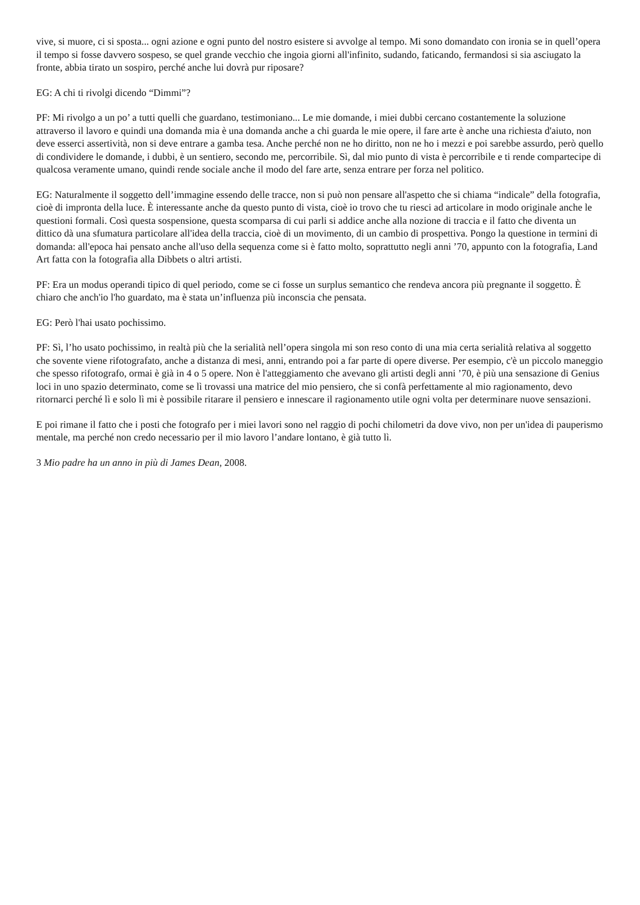vive, si muore, ci si sposta... ogni azione e ogni punto del nostro esistere si avvolge al tempo. Mi sono domandato con ironia se in quell’opera il tempo si fosse davvero sospeso, se quel grande vecchio che ingoia giorni all'infinito, sudando, faticando, fermandosi si sia asciugato la fronte, abbia tirato un sospiro, perché anche lui dovrà pur riposare?
EG: A chi ti rivolgi dicendo “Dimmi”?
PF: Mi rivolgo a un po’ a tutti quelli che guardano, testimoniano... Le mie domande, i miei dubbi cercano costantemente la soluzione attraverso il lavoro e quindi una domanda mia è una domanda anche a chi guarda le mie opere, il fare arte è anche una richiesta d'aiuto, non deve esserci assertività, non si deve entrare a gamba tesa. Anche perché non ne ho diritto, non ne ho i mezzi e poi sarebbe assurdo, però quello di condividere le domande, i dubbi, è un sentiero, secondo me, percorribile. Sì, dal mio punto di vista è percorribile e ti rende compartecipe di qualcosa veramente umano, quindi rende sociale anche il modo del fare arte, senza entrare per forza nel politico.
EG: Naturalmente il soggetto dell’immagine essendo delle tracce, non si può non pensare all'aspetto che si chiama “indicale” della fotografia, cioè di impronta della luce. È interessante anche da questo punto di vista, cioè io trovo che tu riesci ad articolare in modo originale anche le questioni formali. Così questa sospensione, questa scomparsa di cui parli si addice anche alla nozione di traccia e il fatto che diventa un dittico dà una sfumatura particolare all'idea della traccia, cioè di un movimento, di un cambio di prospettiva. Pongo la questione in termini di domanda: all'epoca hai pensato anche all'uso della sequenza come si è fatto molto, soprattutto negli anni ’70, appunto con la fotografia, Land Art fatta con la fotografia alla Dibbets o altri artisti.
PF: Era un modus operandi tipico di quel periodo, come se ci fosse un surplus semantico che rendeva ancora più pregnante il soggetto. È chiaro che anch'io l'ho guardato, ma è stata un’influenza più inconscia che pensata.
EG: Però l'hai usato pochissimo.
PF: Sì, l’ho usato pochissimo, in realtà più che la serialità nell’opera singola mi son reso conto di una mia certa serialità relativa al soggetto che sovente viene rifotografato, anche a distanza di mesi, anni, entrando poi a far parte di opere diverse. Per esempio, c'è un piccolo maneggio che spesso rifotografo, ormai è già in 4 o 5 opere. Non è l'atteggiamento che avevano gli artisti degli anni ’70, è più una sensazione di Genius loci in uno spazio determinato, come se lì trovassi una matrice del mio pensiero, che si confà perfettamente al mio ragionamento, devo ritornarci perché lì e solo lì mi è possibile ritarare il pensiero e innescare il ragionamento utile ogni volta per determinare nuove sensazioni.
E poi rimane il fatto che i posti che fotografo per i miei lavori sono nel raggio di pochi chilometri da dove vivo, non per un'idea di pauperismo mentale, ma perché non credo necessario per il mio lavoro l’andare lontano, è già tutto lì.
3 Mio padre ha un anno in più di James Dean, 2008.